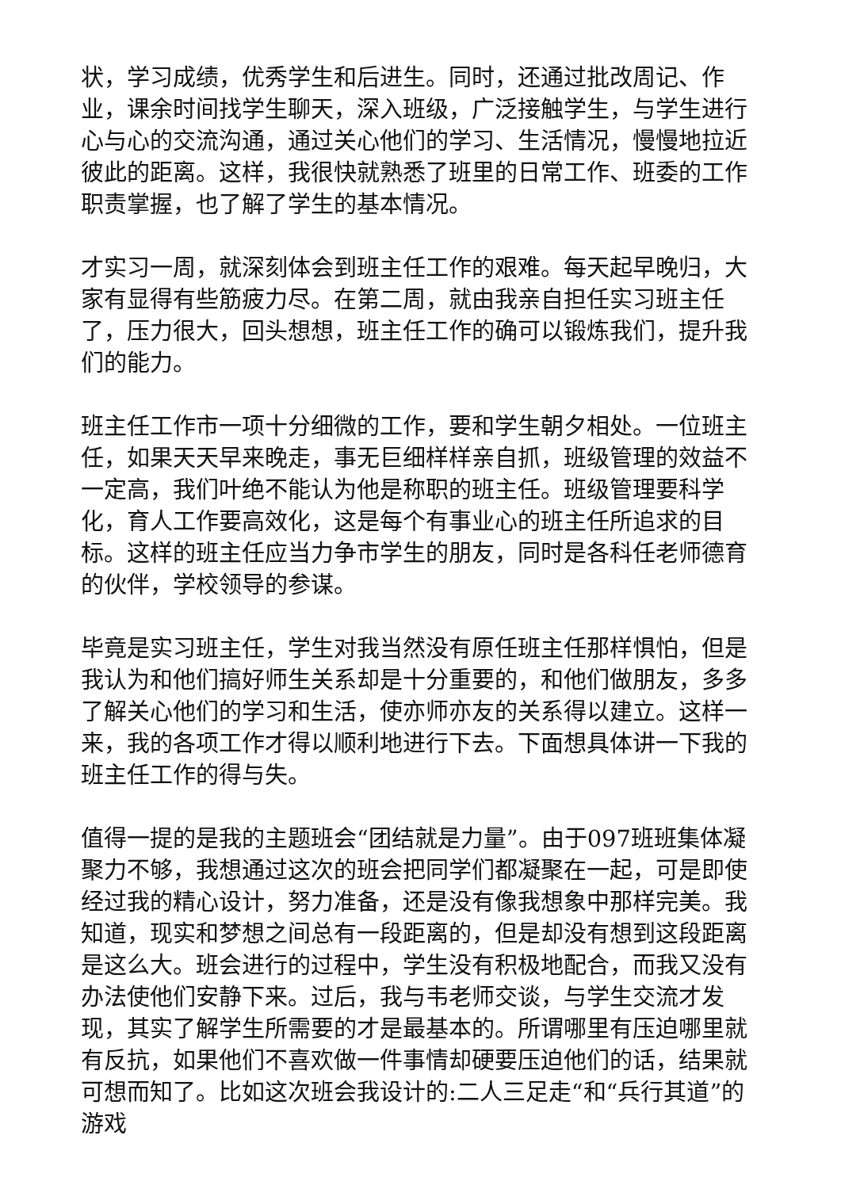状，学习成绩，优秀学生和后进生。同时，还通过批改周记、作业，课余时间找学生聊天，深入班级，广泛接触学生，与学生进行心与心的交流沟通，通过关心他们的学习、生活情况，慢慢地拉近彼此的距离。这样，我很快就熟悉了班里的日常工作、班委的工作职责掌握，也了解了学生的基本情况。
才实习一周，就深刻体会到班主任工作的艰难。每天起早晚归，大家有显得有些筋疲力尽。在第二周，就由我亲自担任实习班主任了，压力很大，回头想想，班主任工作的确可以锻炼我们，提升我们的能力。
班主任工作市一项十分细微的工作，要和学生朝夕相处。一位班主任，如果天天早来晚走，事无巨细样样亲自抓，班级管理的效益不一定高，我们叶绝不能认为他是称职的班主任。班级管理要科学化，育人工作要高效化，这是每个有事业心的班主任所追求的目标。这样的班主任应当力争市学生的朋友，同时是各科任老师德育的伙伴，学校领导的参谋。
毕竟是实习班主任，学生对我当然没有原任班主任那样惧怕，但是我认为和他们搞好师生关系却是十分重要的，和他们做朋友，多多了解关心他们的学习和生活，使亦师亦友的关系得以建立。这样一来，我的各项工作才得以顺利地进行下去。下面想具体讲一下我的班主任工作的得与失。
值得一提的是我的主题班会“团结就是力量”。由于097班班集体凝聚力不够，我想通过这次的班会把同学们都凝聚在一起，可是即使经过我的精心设计，努力准备，还是没有像我想象中那样完美。我知道，现实和梦想之间总有一段距离的，但是却没有想到这段距离是这么大。班会进行的过程中，学生没有积极地配合，而我又没有办法使他们安静下来。过后，我与韦老师交谈，与学生交流才发现，其实了解学生所需要的才是最基本的。所谓哪里有压迫哪里就有反抗，如果他们不喜欢做一件事情却硬要压迫他们的话，结果就可想而知了。比如这次班会我设计的:二人三足走“和“兵行其道”的游戏